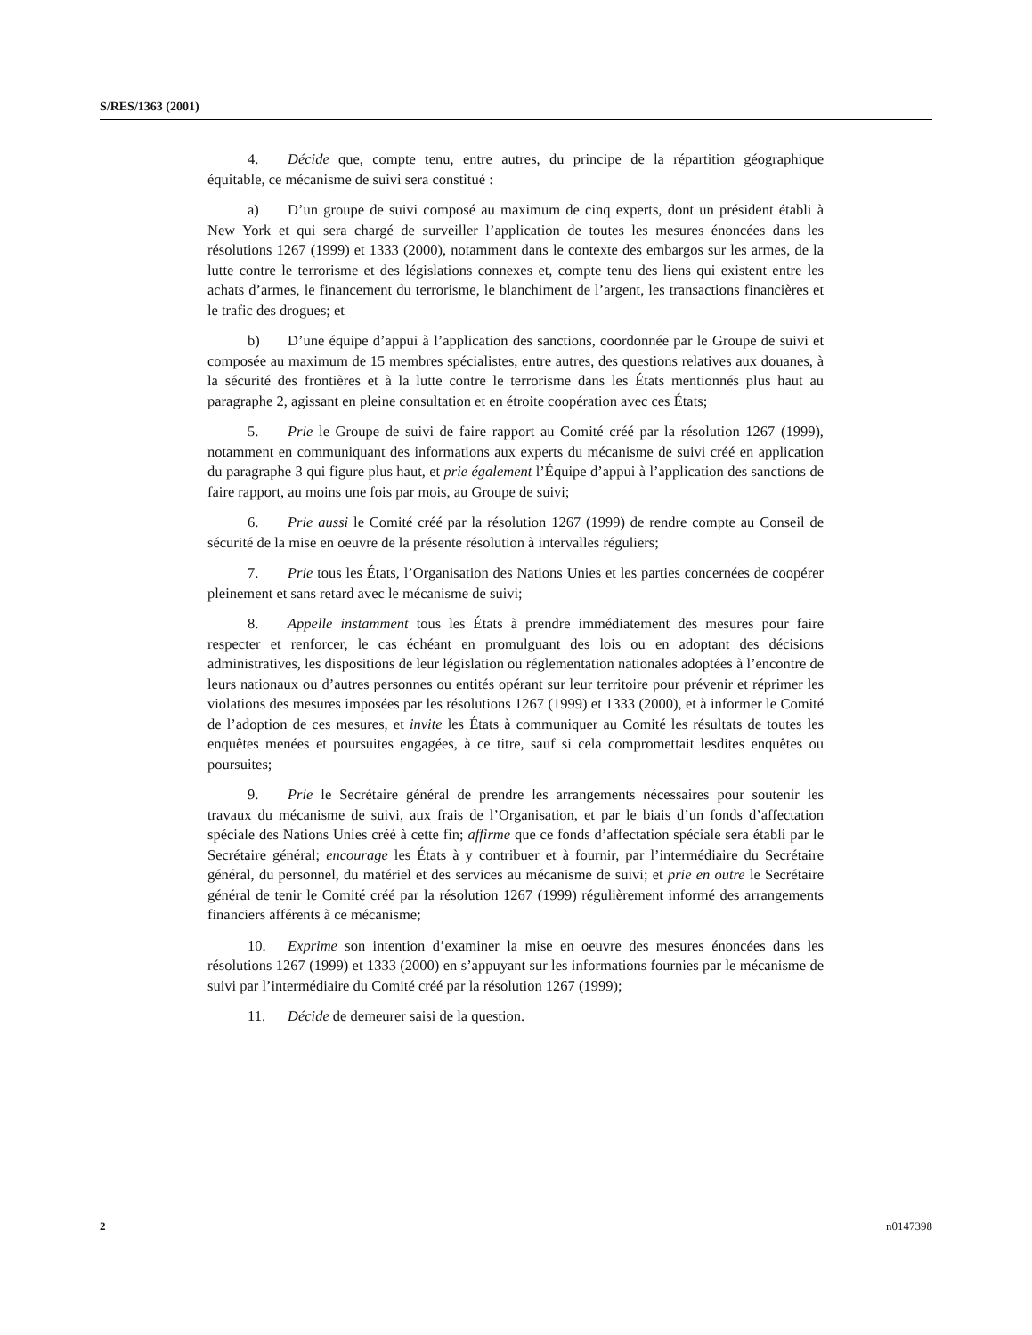S/RES/1363 (2001)
4. Décide que, compte tenu, entre autres, du principe de la répartition géographique équitable, ce mécanisme de suivi sera constitué :
a) D’un groupe de suivi composé au maximum de cinq experts, dont un président établi à New York et qui sera chargé de surveiller l’application de toutes les mesures énoncées dans les résolutions 1267 (1999) et 1333 (2000), notamment dans le contexte des embargos sur les armes, de la lutte contre le terrorisme et des législations connexes et, compte tenu des liens qui existent entre les achats d’armes, le financement du terrorisme, le blanchiment de l’argent, les transactions financières et le trafic des drogues; et
b) D’une équipe d’appui à l’application des sanctions, coordonnée par le Groupe de suivi et composée au maximum de 15 membres spécialistes, entre autres, des questions relatives aux douanes, à la sécurité des frontières et à la lutte contre le terrorisme dans les États mentionnés plus haut au paragraphe 2, agissant en pleine consultation et en étroite coopération avec ces États;
5. Prie le Groupe de suivi de faire rapport au Comité créé par la résolution 1267 (1999), notamment en communiquant des informations aux experts du mécanisme de suivi créé en application du paragraphe 3 qui figure plus haut, et prie également l’Équipe d’appui à l’application des sanctions de faire rapport, au moins une fois par mois, au Groupe de suivi;
6. Prie aussi le Comité créé par la résolution 1267 (1999) de rendre compte au Conseil de sécurité de la mise en oeuvre de la présente résolution à intervalles réguliers;
7. Prie tous les États, l’Organisation des Nations Unies et les parties concernées de coopérer pleinement et sans retard avec le mécanisme de suivi;
8. Appelle instamment tous les États à prendre immédiatement des mesures pour faire respecter et renforcer, le cas échéant en promulguant des lois ou en adoptant des décisions administratives, les dispositions de leur législation ou réglementation nationales adoptées à l’encontre de leurs nationaux ou d’autres personnes ou entités opérant sur leur territoire pour prévenir et réprimer les violations des mesures imposées par les résolutions 1267 (1999) et 1333 (2000), et à informer le Comité de l’adoption de ces mesures, et invite les États à communiquer au Comité les résultats de toutes les enquêtes menées et poursuites engagées, à ce titre, sauf si cela compromettait lesdites enquêtes ou poursuites;
9. Prie le Secrétaire général de prendre les arrangements nécessaires pour soutenir les travaux du mécanisme de suivi, aux frais de l’Organisation, et par le biais d’un fonds d’affectation spéciale des Nations Unies créé à cette fin; affirme que ce fonds d’affectation spéciale sera établi par le Secrétaire général; encourage les États à y contribuer et à fournir, par l’intermédiaire du Secrétaire général, du personnel, du matériel et des services au mécanisme de suivi; et prie en outre le Secrétaire général de tenir le Comité créé par la résolution 1267 (1999) régulièrement informé des arrangements financiers afférents à ce mécanisme;
10. Exprime son intention d’examiner la mise en oeuvre des mesures énoncées dans les résolutions 1267 (1999) et 1333 (2000) en s’appuyant sur les informations fournies par le mécanisme de suivi par l’intermédiaire du Comité créé par la résolution 1267 (1999);
11. Décide de demeurer saisi de la question.
2 n0147398